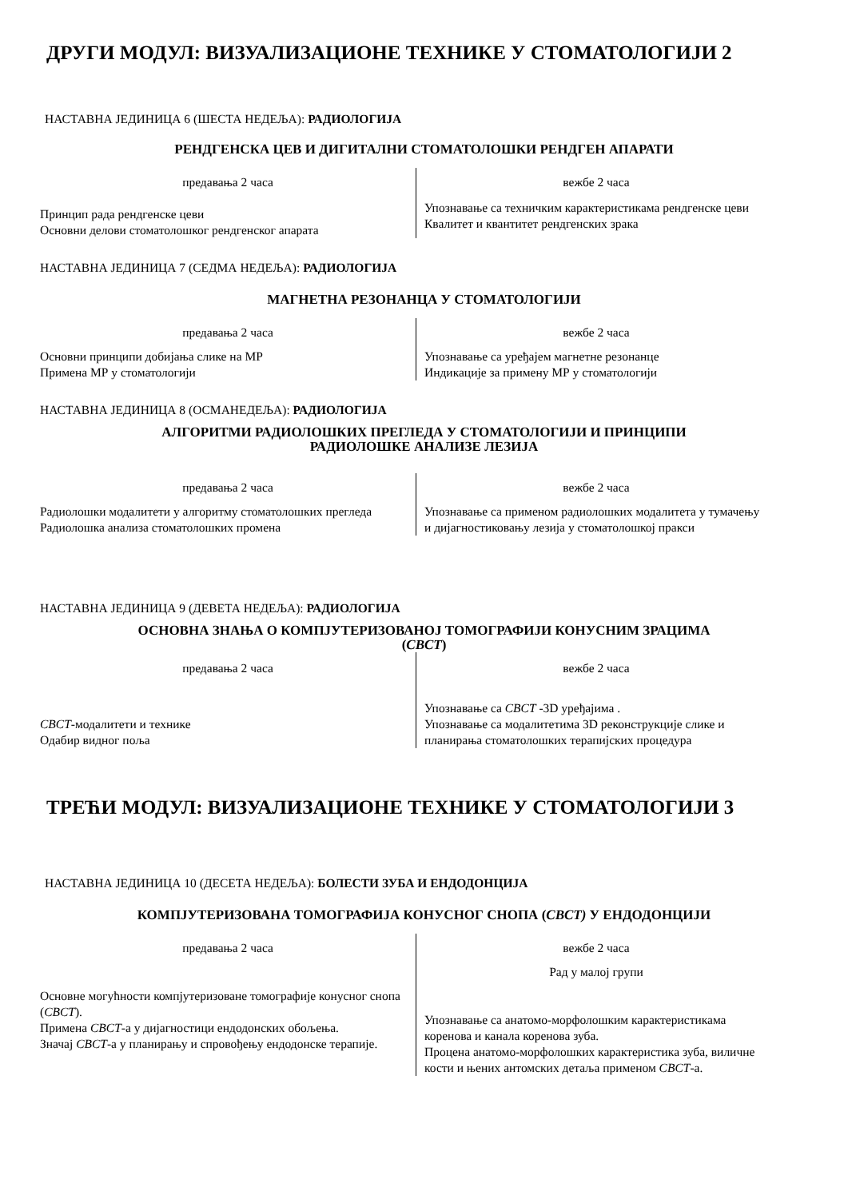ДРУГИ МОДУЛ: ВИЗУАЛИЗАЦИОНЕ ТЕХНИКЕ У СТОМАТОЛОГИЈИ 2
НАСТАВНА ЈЕДИНИЦА 6 (ШЕСТА НЕДЕЉА): РАДИОЛОГИЈА
РЕНДГЕНСКА ЦЕВ И ДИГИТАЛНИ СТОМАТОЛОШКИ РЕНДГЕН АПАРАТИ
предавања 2 часа
Принцип рада рендгенске цеви
Основни делови стоматолошког рендгенског апарата
вежбе 2 часа
Упознавање са техничким карактеристикама рендгенске цеви
Квалитет и квантитет рендгенских зрака
НАСТАВНА ЈЕДИНИЦА 7 (СЕДМА НЕДЕЉА): РАДИОЛОГИЈА
МАГНЕТНА РЕЗОНАНЦА У СТОМАТОЛОГИЈИ
предавања 2 часа
Основни принципи добијања слике на МР
Примена МР у стоматологији
вежбе 2 часа
Упознавање са уређајем магнетне резонанце
Индикације за примену МР у стоматологији
НАСТАВНА ЈЕДИНИЦА 8 (ОСМАНЕДЕЉА): РАДИОЛОГИЈА
АЛГОРИТМИ РАДИОЛОШКИХ ПРЕГЛЕДА У СТОМАТОЛОГИЈИ И ПРИНЦИПИ
РАДИОЛОШКЕ АНАЛИЗЕ ЛЕЗИЈА
предавања 2 часа
Радиолошки модалитети у алгоритму стоматолошких прегледа
Радиолошка анализа стоматолошких промена
вежбе 2 часа
Упознавање са применом радиолошких модалитета у тумачењу и дијагностиковању лезија у стоматолошкој пракси
НАСТАВНА ЈЕДИНИЦА 9 (ДЕВЕТА НЕДЕЉА): РАДИОЛОГИЈА
ОСНОВНА ЗНАЊА О КОМПЈУТЕРИЗОВАНОЈ ТОМОГРАФИЈИ КОНУСНИМ ЗРАЦИМА
(CBCT)
предавања 2 часа
CBCT-модалитети и технике
Одабир видног поља
вежбе 2 часа
Упознавање са CBCT -3D уређајима .
Упознавање са модалитетима 3D реконструкције слике и планирања стоматолошких терапијских процедура
ТРЕЋИ МОДУЛ: ВИЗУАЛИЗАЦИОНЕ ТЕХНИКЕ У СТОМАТОЛОГИЈИ 3
НАСТАВНА ЈЕДИНИЦА 10 (ДЕСЕТА НЕДЕЉА): БОЛЕСТИ ЗУБА И ЕНДОДОНЦИЈА
КОМПЈУТЕРИЗОВАНА ТОМОГРАФИЈА КОНУСНОГ СНОПА (CBCT) У ЕНДОДОНЦИЈИ
предавања 2 часа
Основне могућности компјутеризоване томографије конусног снопа (CBCT).
Примена CBCT-а у дијагностици ендодонских обољења.
Значај CBCT-а у планирању и спровођењу ендодонске терапије.
вежбе 2 часа
Рад у малој групи
Упознавање са анатомо-морфолошким карактеристикама коренова и канала коренова зуба.
Процена анатомо-морфолошких карактеристика зуба, виличне кости и њених антомских детаља применом CBCT-а.